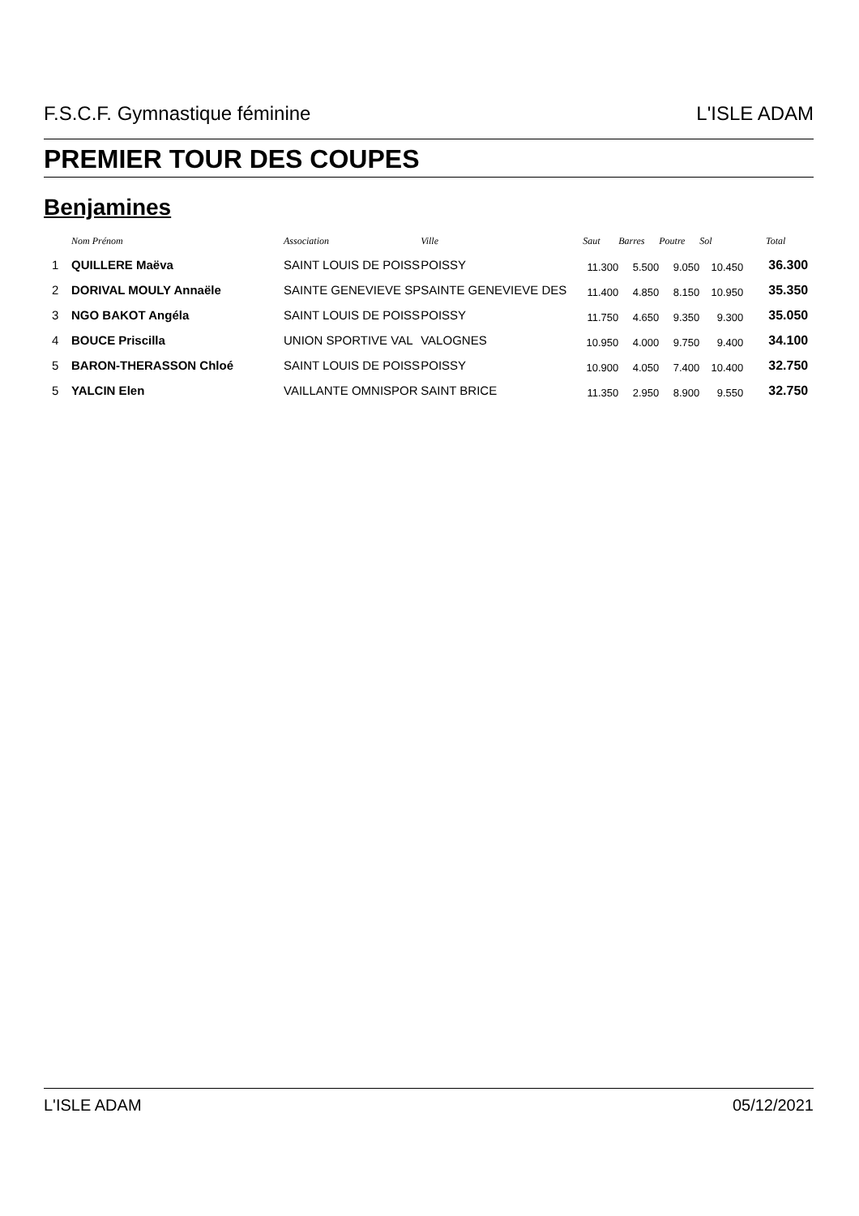F.S.C.F. Gymnastique féminine L'ISLE ADAM
PREMIER TOUR DES COUPES
Benjamines
| | Nom Prénom | Association | Ville | Saut | Barres | Poutre | Sol | Total |
| --- | --- | --- | --- | --- | --- | --- | --- | --- |
| 1 | QUILLERE Maëva | SAINT LOUIS DE POISS | POISSY | 11.300 | 5.500 | 9.050 | 10.450 | 36.300 |
| 2 | DORIVAL MOULY Annaële | SAINTE GENEVIEVE SP | SAINTE GENEVIEVE DES | 11.400 | 4.850 | 8.150 | 10.950 | 35.350 |
| 3 | NGO BAKOT Angéla | SAINT LOUIS DE POISS | POISSY | 11.750 | 4.650 | 9.350 | 9.300 | 35.050 |
| 4 | BOUCE Priscilla | UNION SPORTIVE VAL | VALOGNES | 10.950 | 4.000 | 9.750 | 9.400 | 34.100 |
| 5 | BARON-THERASSON Chloé | SAINT LOUIS DE POISS | POISSY | 10.900 | 4.050 | 7.400 | 10.400 | 32.750 |
| 5 | YALCIN Elen | VAILLANTE OMNISPOR | SAINT BRICE | 11.350 | 2.950 | 8.900 | 9.550 | 32.750 |
L'ISLE ADAM 05/12/2021